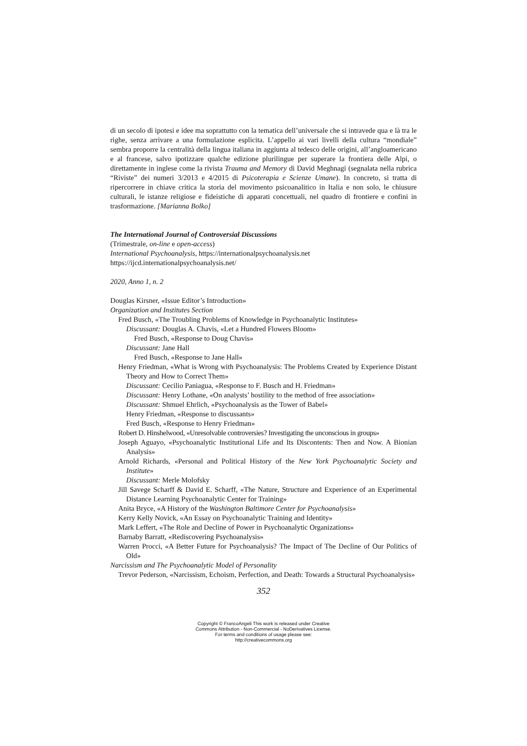di un secolo di ipotesi e idee ma soprattutto con la tematica dell’universale che si intravede qua e là tra le righe, senza arrivare a una formulazione esplicita. L’appello ai vari livelli della cultura “mondiale” sembra proporre la centralità della lingua italiana in aggiunta al tedesco delle origini, all’angloamericano e al francese, salvo ipotizzare qualche edizione plurilingue per superare la frontiera delle Alpi, o direttamente in inglese come la rivista Trauma and Memory di David Meghnagi (segnalata nella rubrica “Riviste” dei numeri 3/2013 e 4/2015 di Psicoterapia e Scienze Umane). In concreto, si tratta di ripercorrere in chiave critica la storia del movimento psicoanalitico in Italia e non solo, le chiusure culturali, le istanze religiose e fideistiche di apparati concettuali, nel quadro di frontiere e confini in trasformazione. [Marianna Bolko]
The International Journal of Controversial Discussions
(Trimestrale, on-line e open-access)
International Psychoanalysis, https://internationalpsychoanalysis.net
https://ijcd.internationalpsychoanalysis.net/
2020, Anno 1, n. 2
Douglas Kirsner, «Issue Editor’s Introduction»
Organization and Institutes Section
Fred Busch, «The Troubling Problems of Knowledge in Psychoanalytic Institutes»
Discussant: Douglas A. Chavis, «Let a Hundred Flowers Bloom»
Fred Busch, «Response to Doug Chavis»
Discussant: Jane Hall
Fred Busch, «Response to Jane Hall»
Henry Friedman, «What is Wrong with Psychoanalysis: The Problems Created by Experience Distant Theory and How to Correct Them»
Discussant: Cecilio Paniagua, «Response to F. Busch and H. Friedman»
Discussant: Henry Lothane, «On analysts’ hostility to the method of free association»
Discussant: Shmuel Ehrlich, «Psychoanalysis as the Tower of Babel»
Henry Friedman, «Response to discussants»
Fred Busch, «Response to Henry Friedman»
Robert D. Hinshelwood, «Unresolvable controversies? Investigating the unconscious in groups»
Joseph Aguayo, «Psychoanalytic Institutional Life and Its Discontents: Then and Now. A Bionian Analysis»
Arnold Richards, «Personal and Political History of the New York Psychoanalytic Society and Institute»
Discussant: Merle Molofsky
Jill Savege Scharff & David E. Scharff, «The Nature, Structure and Experience of an Experimental Distance Learning Psychoanalytic Center for Training»
Anita Bryce, «A History of the Washington Baltimore Center for Psychoanalysis»
Kerry Kelly Novick, «An Essay on Psychoanalytic Training and Identity»
Mark Leffert, «The Role and Decline of Power in Psychoanalytic Organizations»
Barnaby Barratt, «Rediscovering Psychoanalysis»
Warren Procci, «A Better Future for Psychoanalysis? The Impact of The Decline of Our Politics of Old»
Narcissism and The Psychoanalytic Model of Personality
Trevor Pederson, «Narcissism, Echoism, Perfection, and Death: Towards a Structural Psychoanalysis»
352
Copyright © FrancoAngeli This work is released under Creative
Commons Attribution - Non-Commercial - NoDerivatives License.
For terms and conditions of usage please see:
http://creativecommons.org